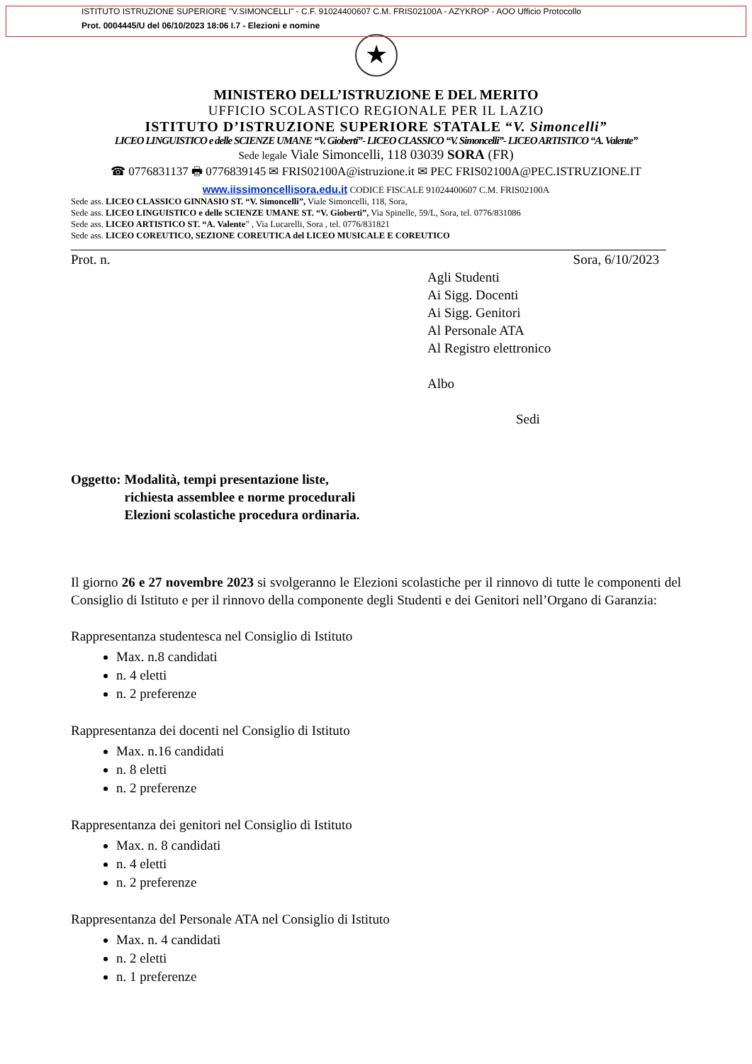ISTITUTO ISTRUZIONE SUPERIORE "V.SIMONCELLI" - C.F. 91024400607 C.M. FRIS02100A - AZYKROP - AOO Ufficio Protocollo
Prot. 0004445/U del 06/10/2023 18:06 I.7 - Elezioni e nomine
★
MINISTERO DELL’ISTRUZIONE E DEL MERITO
UFFICIO SCOLASTICO REGIONALE PER IL LAZIO
ISTITUTO D’ISTRUZIONE SUPERIORE STATALE “V. Simoncelli”
LICEO LINGUISTICO e delle SCIENZE UMANE “V. Gioberti”- LICEO CLASSICO “V. Simoncelli”- LICEO ARTISTICO “A. Valente”
Sede legale Viale Simoncelli, 118 03039 SORA (FR)
☎ 0776831137 🖶 0776839145 ✉ FRIS02100A@istruzione.it ✉ PEC FRIS02100A@PEC.ISTRUZIONE.IT
www.iissimoncellisora.edu.it CODICE FISCALE 91024400607 C.M. FRIS02100A
Sede ass. LICEO CLASSICO GINNASIO ST. “V. Simoncelli”, Viale Simoncelli, 118, Sora,
Sede ass. LICEO LINGUISTICO e delle SCIENZE UMANE ST. “V. Gioberti”, Via Spinelle, 59/L, Sora, tel. 0776/831086
Sede ass. LICEO ARTISTICO ST. “A. Valente” , Via Lucarelli, Sora , tel. 0776/831821
Sede ass. LICEO COREUTICO, SEZIONE COREUTICA del LICEO MUSICALE E COREUTICO
Prot. n. Sora, 6/10/2023
Agli Studenti
Ai Sigg. Docenti
Ai Sigg. Genitori
Al Personale ATA
Al Registro elettronico
Albo
Sedi
Oggetto: Modalità, tempi presentazione liste,
richiesta assemblee e norme procedurali
Elezioni scolastiche procedura ordinaria.
Il giorno 26 e 27 novembre 2023 si svolgeranno le Elezioni scolastiche per il rinnovo di tutte le componenti del Consiglio di Istituto e per il rinnovo della componente degli Studenti e dei Genitori nell’Organo di Garanzia:
Rappresentanza studentesca nel Consiglio di Istituto
Max. n.8 candidati
n. 4 eletti
n. 2 preferenze
Rappresentanza dei docenti nel Consiglio di Istituto
Max. n.16 candidati
n. 8 eletti
n. 2 preferenze
Rappresentanza dei genitori nel Consiglio di Istituto
Max. n. 8 candidati
n. 4 eletti
n. 2 preferenze
Rappresentanza del Personale ATA nel Consiglio di Istituto
Max. n. 4 candidati
n. 2 eletti
n. 1 preferenze